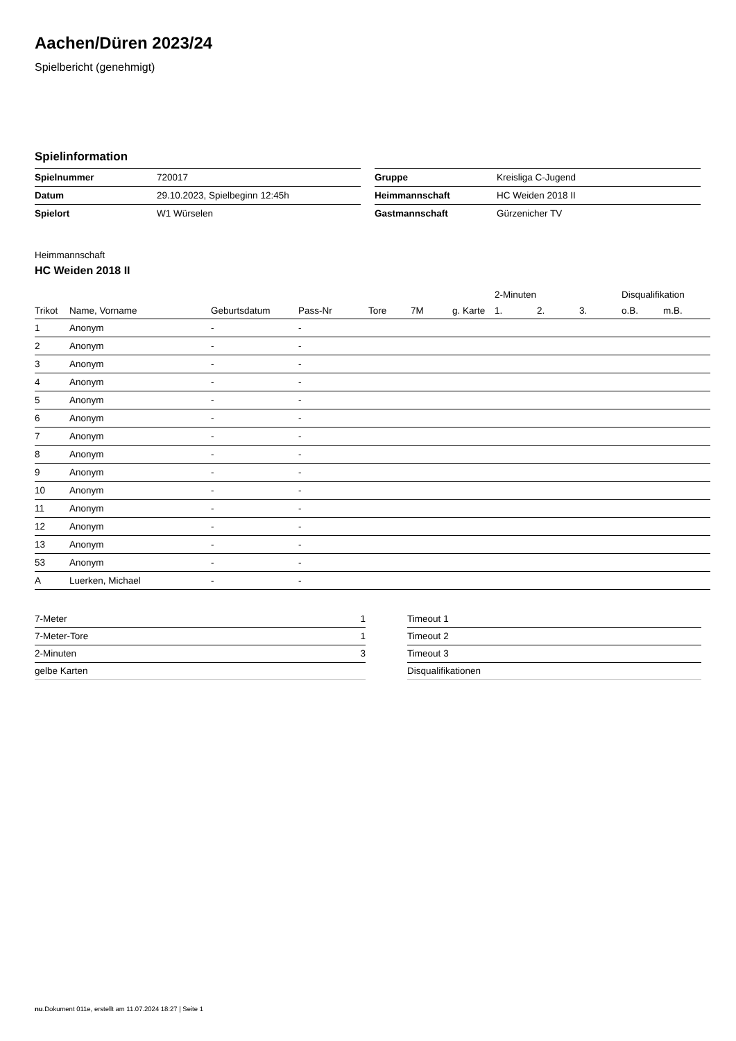Aachen/Düren 2023/24
Spielbericht (genehmigt)
Spielinformation
| Spielnummer | 720017 |
| Datum | 29.10.2023, Spielbeginn 12:45h |
| Spielort | W1 Würselen |
| Gruppe | Kreisliga C-Jugend |
| Heimmannschaft | HC Weiden 2018 II |
| Gastmannschaft | Gürzenicher TV |
Heimmannschaft
HC Weiden 2018 II
| | | | | | | | | 2-Minuten | | | Disqualifikation | |
| --- | --- | --- | --- | --- | --- | --- | --- | --- | --- | --- | --- | --- |
| Trikot | Name, Vorname | Geburtsdatum | Pass-Nr | Tore | 7M | g. Karte | | 1. | 2. | 3. | o.B. | m.B. |
| 1 | Anonym | - | - | | | | | | | | | |
| 2 | Anonym | - | - | | | | | | | | | |
| 3 | Anonym | - | - | | | | | | | | | |
| 4 | Anonym | - | - | | | | | | | | | |
| 5 | Anonym | - | - | | | | | | | | | |
| 6 | Anonym | - | - | | | | | | | | | |
| 7 | Anonym | - | - | | | | | | | | | |
| 8 | Anonym | - | - | | | | | | | | | |
| 9 | Anonym | - | - | | | | | | | | | |
| 10 | Anonym | - | - | | | | | | | | | |
| 11 | Anonym | - | - | | | | | | | | | |
| 12 | Anonym | - | - | | | | | | | | | |
| 13 | Anonym | - | - | | | | | | | | | |
| 53 | Anonym | - | - | | | | | | | | | |
| A | Luerken, Michael | - | - | | | | | | | | | |
| 7-Meter | 1 |
| 7-Meter-Tore | 1 |
| 2-Minuten | 3 |
| gelbe Karten | |
| Timeout 1 |
| Timeout 2 |
| Timeout 3 |
| Disqualifikationen |
nu.Dokument 011e, erstellt am 11.07.2024 18:27 | Seite 1